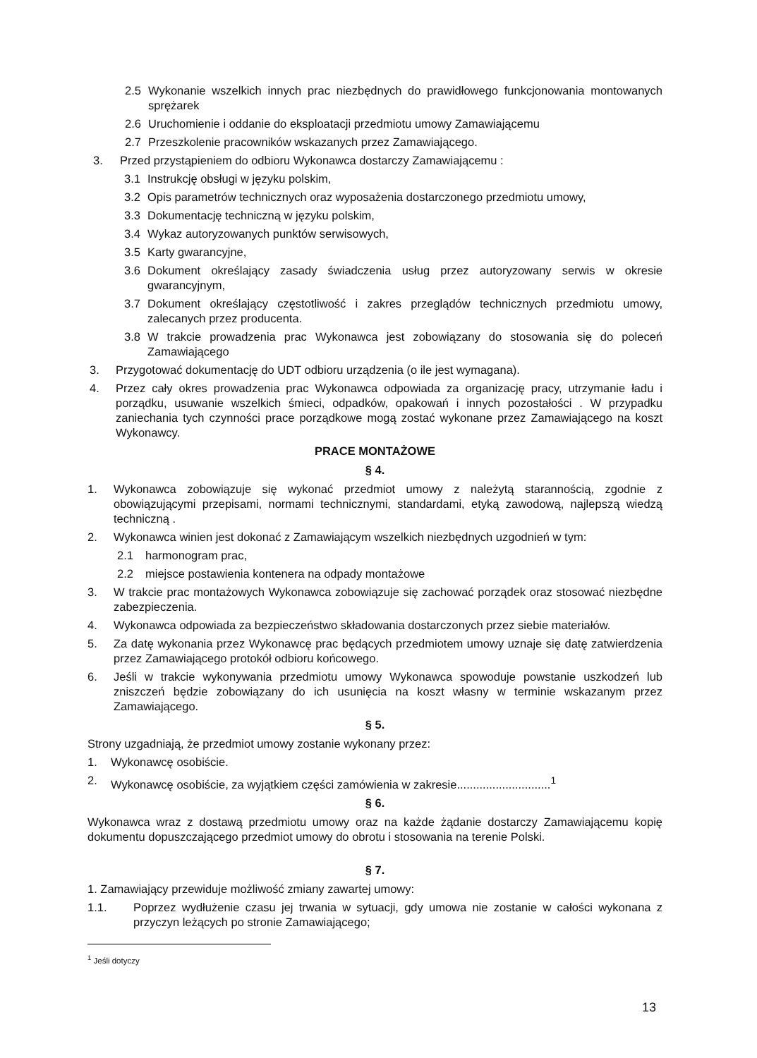2.5 Wykonanie wszelkich innych prac niezbędnych do prawidłowego funkcjonowania montowanych sprężarek
2.6 Uruchomienie i oddanie do eksploatacji przedmiotu umowy Zamawiającemu
2.7 Przeszkolenie pracowników wskazanych przez Zamawiającego.
3. Przed przystąpieniem do odbioru Wykonawca dostarczy Zamawiającemu :
3.1 Instrukcję obsługi w języku polskim,
3.2 Opis parametrów technicznych oraz wyposażenia dostarczonego przedmiotu umowy,
3.3 Dokumentację techniczną w języku polskim,
3.4 Wykaz autoryzowanych punktów serwisowych,
3.5 Karty gwarancyjne,
3.6 Dokument określający zasady świadczenia usług przez autoryzowany serwis w okresie gwarancyjnym,
3.7 Dokument określający częstotliwość i zakres przeglądów technicznych przedmiotu umowy, zalecanych przez producenta.
3.8 W trakcie prowadzenia prac Wykonawca jest zobowiązany do stosowania się do poleceń Zamawiającego
3. Przygotować dokumentację do UDT odbioru urządzenia (o ile jest wymagana).
4. Przez cały okres prowadzenia prac Wykonawca odpowiada za organizację pracy, utrzymanie ładu i porządku, usuwanie wszelkich śmieci, odpadków, opakowań i innych pozostałości . W przypadku zaniechania tych czynności prace porządkowe mogą zostać wykonane przez Zamawiającego na koszt Wykonawcy.
PRACE MONTAŻOWE
§ 4.
1. Wykonawca zobowiązuje się wykonać przedmiot umowy z należytą starannością, zgodnie z obowiązującymi przepisami, normami technicznymi, standardami, etyką zawodową, najlepszą wiedzą techniczną .
2. Wykonawca winien jest dokonać z Zamawiającym wszelkich niezbędnych uzgodnień w tym:
2.1 harmonogram prac,
2.2 miejsce postawienia kontenera na odpady montażowe
3. W trakcie prac montażowych Wykonawca zobowiązuje się zachować porządek oraz stosować niezbędne zabezpieczenia.
4. Wykonawca odpowiada za bezpieczeństwo składowania dostarczonych przez siebie materiałów.
5. Za datę wykonania przez Wykonawcę prac będących przedmiotem umowy uznaje się datę zatwierdzenia przez Zamawiającego protokół odbioru końcowego.
6. Jeśli w trakcie wykonywania przedmiotu umowy Wykonawca spowoduje powstanie uszkodzeń lub zniszczeń będzie zobowiązany do ich usunięcia na koszt własny w terminie wskazanym przez Zamawiającego.
§ 5.
Strony uzgadniają, że przedmiot umowy zostanie wykonany przez:
1. Wykonawcę osobiście.
2. Wykonawcę osobiście, za wyjątkiem części zamówienia w zakresie.............................<sup>1</sup>
§ 6.
Wykonawca wraz z dostawą przedmiotu umowy oraz na każde żądanie dostarczy Zamawiającemu kopię dokumentu dopuszczającego przedmiot umowy do obrotu i stosowania na terenie Polski.
§ 7.
1. Zamawiający przewiduje możliwość zmiany zawartej umowy:
1.1. Poprzez wydłużenie czasu jej trwania w sytuacji, gdy umowa nie zostanie w całości wykonana z przyczyn leżących po stronie Zamawiającego;
<sup>1</sup> Jeśli dotyczy
13